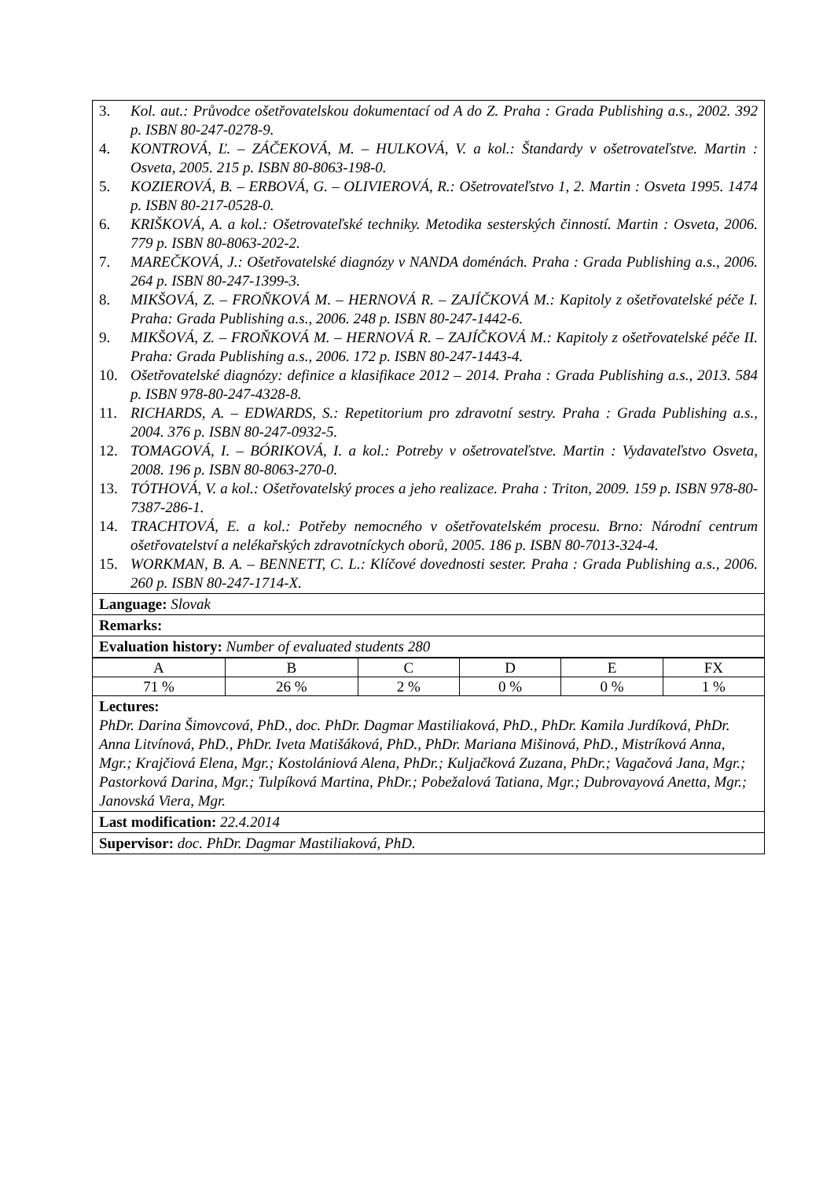3. Kol. aut.: Průvodce ošetřovatelskou dokumentací od A do Z. Praha : Grada Publishing a.s., 2002. 392 p. ISBN 80-247-0278-9.
4. KONTROVÁ, Ľ. – ZÁČEKOVÁ, M. – HULKOVÁ, V. a kol.: Štandardy v ošetrovateľstve. Martin : Osveta, 2005. 215 p. ISBN 80-8063-198-0.
5. KOZIEROVÁ, B. – ERBOVÁ, G. – OLIVIEROVÁ, R.: Ošetrovateľstvo 1, 2. Martin : Osveta 1995. 1474 p. ISBN 80-217-0528-0.
6. KRIŠKOVÁ, A. a kol.: Ošetrovateľské techniky. Metodika sesterských činností. Martin : Osveta, 2006. 779 p. ISBN 80-8063-202-2.
7. MAREČKOVÁ, J.: Ošetřovatelské diagnózy v NANDA doménách. Praha : Grada Publishing a.s., 2006. 264 p. ISBN 80-247-1399-3.
8. MIKŠOVÁ, Z. – FROŇKOVÁ M. – HERNOVÁ R. – ZAJÍČKOVÁ M.: Kapitoly z ošetřovatelské péče I. Praha: Grada Publishing a.s., 2006. 248 p. ISBN 80-247-1442-6.
9. MIKŠOVÁ, Z. – FROŇKOVÁ M. – HERNOVÁ R. – ZAJÍČKOVÁ M.: Kapitoly z ošetřovatelské péče II. Praha: Grada Publishing a.s., 2006. 172 p. ISBN 80-247-1443-4.
10. Ošetřovatelské diagnózy: definice a klasifikace 2012 – 2014. Praha : Grada Publishing a.s., 2013. 584 p. ISBN 978-80-247-4328-8.
11. RICHARDS, A. – EDWARDS, S.: Repetitorium pro zdravotní sestry. Praha : Grada Publishing a.s., 2004. 376 p. ISBN 80-247-0932-5.
12. TOMAGOVÁ, I. – BÓRIKOVÁ, I. a kol.: Potreby v ošetrovateľstve. Martin : Vydavateľstvo Osveta, 2008. 196 p. ISBN 80-8063-270-0.
13. TÓTHOVÁ, V. a kol.: Ošetřovatelský proces a jeho realizace. Praha : Triton, 2009. 159 p. ISBN 978-80-7387-286-1.
14. TRACHTOVÁ, E. a kol.: Potřeby nemocného v ošetřovatelském procesu. Brno: Národní centrum ošetřovatelství a nelékařských zdravotníckych oborů, 2005. 186 p. ISBN 80-7013-324-4.
15. WORKMAN, B. A. – BENNETT, C. L.: Klíčové dovednosti sester. Praha : Grada Publishing a.s., 2006. 260 p. ISBN 80-247-1714-X.
Language: Slovak
Remarks:
Evaluation history: Number of evaluated students 280
| A | B | C | D | E | FX |
| 71 % | 26 % | 2 % | 0 % | 0 % | 1 % |
Lectures:
PhDr. Darina Šimovcová, PhD., doc. PhDr. Dagmar Mastiliaková, PhD., PhDr. Kamila Jurdíková, PhDr. Anna Litvínová, PhD., PhDr. Iveta Matišáková, PhD., PhDr. Mariana Mišinová, PhD., Mistríková Anna, Mgr.; Krajčiová Elena, Mgr.; Kostolániová Alena, PhDr.; Kuljačková Zuzana, PhDr.; Vagačová Jana, Mgr.; Pastorková Darina, Mgr.; Tulpíková Martina, PhDr.; Pobežalová Tatiana, Mgr.; Dubrovayová Anetta, Mgr.; Janovská Viera, Mgr.
Last modification: 22.4.2014
Supervisor: doc. PhDr. Dagmar Mastiliaková, PhD.